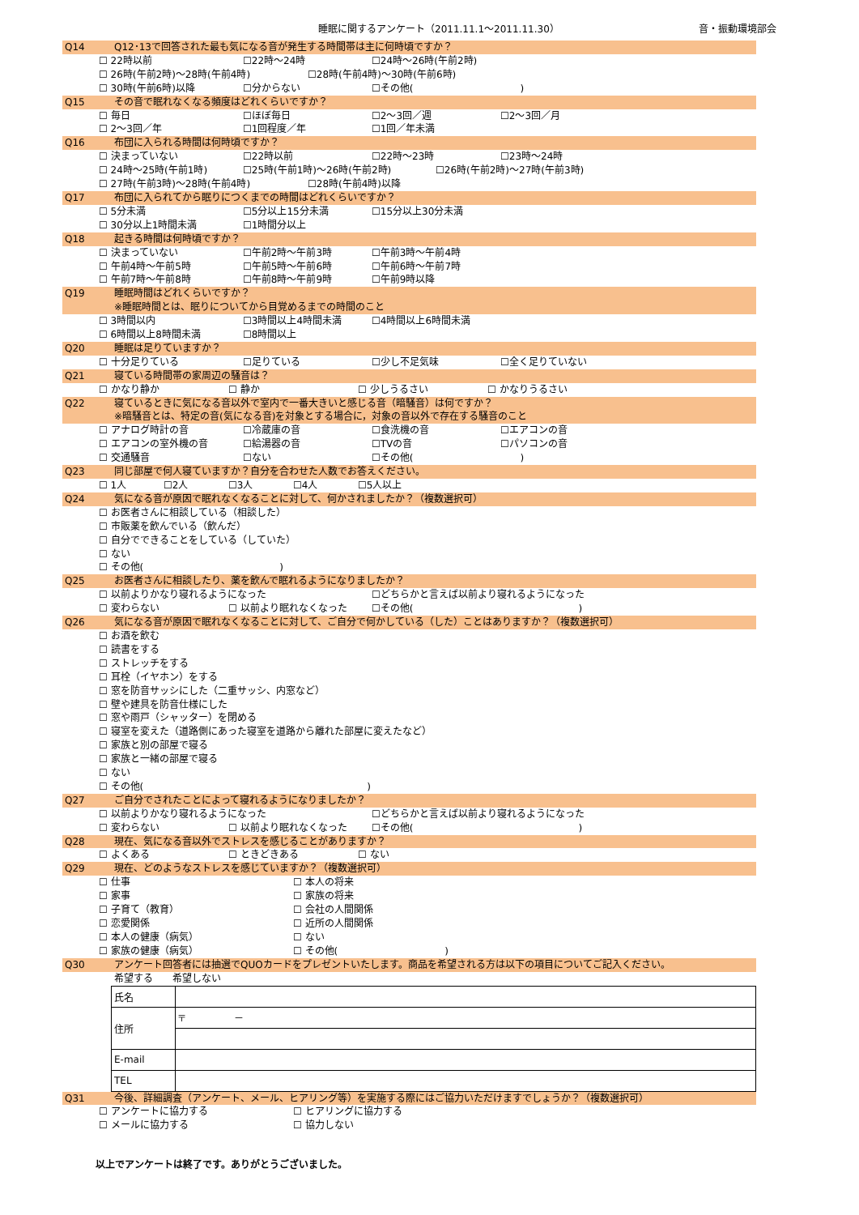睡眠に関するアンケート（2011.11.1～2011.11.30） 音・振動環境部会
Q14 Q12･13で回答された最も気になる音が発生する時間帯は主に何時頃ですか？
☐ 22時以前 ☐22時～24時 ☐24時～26時(午前2時)
☐ 26時(午前2時)～28時(午前4時) ☐28時(午前4時)～30時(午前6時)
☐ 30時(午前6時)以降 ☐分からない ☐その他(　　　　　　　　　　　)
Q15 その音で眠れなくなる頻度はどれくらいですか？
☐ 毎日 ☐ほぼ毎日 ☐2～3回／週 ☐2～3回／月
☐ 2～3回／年 ☐1回程度／年 ☐1回／年未満
Q16 布団に入られる時間は何時頃ですか？
☐ 決まっていない ☐22時以前 ☐22時～23時 ☐23時～24時
☐ 24時～25時(午前1時) ☐25時(午前1時)～26時(午前2時) ☐26時(午前2時)～27時(午前3時)
☐ 27時(午前3時)～28時(午前4時) ☐28時(午前4時)以降
Q17 布団に入られてから眠りにつくまでの時間はどれくらいですか？
☐ 5分未満 ☐5分以上15分未満 ☐15分以上30分未満
☐ 30分以上1時間未満 ☐1時間分以上
Q18 起きる時間は何時頃ですか？
☐ 決まっていない ☐午前2時～午前3時 ☐午前3時～午前4時
☐ 午前4時～午前5時 ☐午前5時～午前6時 ☐午前6時～午前7時
☐ 午前7時～午前8時 ☐午前8時～午前9時 ☐午前9時以降
Q19 睡眠時間はどれくらいですか？
※睡眠時間とは、眠りについてから目覚めるまでの時間のこと
☐ 3時間以内 ☐3時間以上4時間未満 ☐4時間以上6時間未満
☐ 6時間以上8時間未満 ☐8時間以上
Q20 睡眠は足りていますか？
☐ 十分足りている ☐足りている ☐少し不足気味 ☐全く足りていない
Q21 寝ている時間帯の家周辺の騒音は？
☐ かなり静か ☐ 静か ☐ 少しうるさい ☐ かなりうるさい
Q22 寝ているときに気になる音以外で室内で一番大きいと感じる音（暗騒音）は何ですか？
※暗騒音とは、特定の音(気になる音)を対象とする場合に，対象の音以外で存在する騒音のこと
☐ アナログ時計の音 ☐冷蔵庫の音 ☐食洗機の音 ☐エアコンの音
☐ エアコンの室外機の音 ☐給湯器の音 ☐TVの音 ☐パソコンの音
☐ 交通騒音 ☐ない ☐その他(　　　　　　　　　　　)
Q23 同じ部屋で何人寝ていますか？自分を合わせた人数でお答えください。
☐ 1人 ☐2人 ☐3人 ☐4人 ☐5人以上
Q24 気になる音が原因で眠れなくなることに対して、何かされましたか？（複数選択可）
☐ お医者さんに相談している（相談した）
☐ 市販薬を飲んでいる（飲んだ）
☐ 自分でできることをしている（していた）
☐ ない
☐ その他(　　　　　　　　　　　　　　)
Q25 お医者さんに相談したり、薬を飲んで眠れるようになりましたか？
☐ 以前よりかなり寝れるようになった ☐どちらかと言えば以前より寝れるようになった
☐ 変わらない ☐ 以前より眠れなくなった ☐その他(　　　　　　　　　　　　　　　　　)
Q26 気になる音が原因で眠れなくなることに対して、ご自分で何かしている（した）ことはありますか？（複数選択可）
☐ お酒を飲む
☐ 読書をする
☐ ストレッチをする
☐ 耳栓（イヤホン）をする
☐ 窓を防音サッシにした（二重サッシ、内窓など）
☐ 壁や建具を防音仕様にした
☐ 窓や雨戸（シャッター）を閉める
☐ 寝室を変えた（道路側にあった寝室を道路から離れた部屋に変えたなど）
☐ 家族と別の部屋で寝る
☐ 家族と一緒の部屋で寝る
☐ ない
☐ その他(　　　　　　　　　　　　　　　　　　　　　　　)
Q27 ご自分でされたことによって寝れるようになりましたか？
☐ 以前よりかなり寝れるようになった ☐どちらかと言えば以前より寝れるようになった
☐ 変わらない ☐ 以前より眠れなくなった ☐その他(　　　　　　　　　　　　　　　　　)
Q28 現在、気になる音以外でストレスを感じることがありますか？
☐ よくある ☐ ときどきある ☐ ない
Q29 現在、どのようなストレスを感じていますか？（複数選択可）
☐ 仕事 ☐ 本人の将来
☐ 家事 ☐ 家族の将来
☐ 子育て（教育） ☐ 会社の人間関係
☐ 恋愛関係 ☐ 近所の人間関係
☐ 本人の健康（病気） ☐ ない
☐ 家族の健康（病気） ☐ その他(　　　　　　　　　　　)
Q30 アンケート回答者には抽選でQUOカードをプレゼントいたします。商品を希望される方は以下の項目についてご記入ください。
希望する　　希望しない
| 氏名 | |
| 住所 | 〒 － |
| E-mail | |
| TEL | |
Q31 今後、詳細調査（アンケート、メール、ヒアリング等）を実施する際にはご協力いただけますでしょうか？（複数選択可）
☐ アンケートに協力する ☐ ヒアリングに協力する
☐ メールに協力する ☐ 協力しない
以上でアンケートは終了です。ありがとうございました。